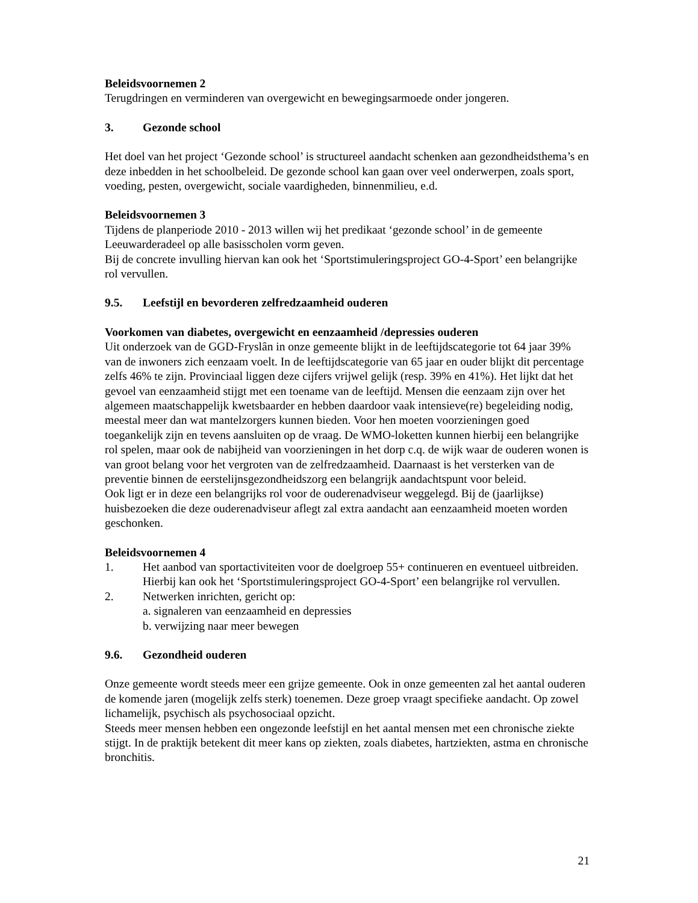Beleidsvoornemen 2
Terugdringen en verminderen van overgewicht en bewegingsarmoede onder jongeren.
3. Gezonde school
Het doel van het project ‘Gezonde school’ is structureel aandacht schenken aan gezondheidsthema’s en deze inbedden in het schoolbeleid. De gezonde school kan gaan over veel onderwerpen, zoals sport, voeding, pesten, overgewicht, sociale vaardigheden, binnenmilieu, e.d.
Beleidsvoornemen 3
Tijdens de planperiode 2010 - 2013 willen wij het predikaat ‘gezonde school’ in de gemeente Leeuwarderadeel op alle basisscholen vorm geven.
Bij de concrete invulling hiervan kan ook het ‘Sportstimuleringsproject GO-4-Sport’ een belangrijke rol vervullen.
9.5. Leefstijl en bevorderen zelfredzaamheid ouderen
Voorkomen van diabetes, overgewicht en eenzaamheid /depressies ouderen
Uit onderzoek van de GGD-Fryslân in onze gemeente blijkt in de leeftijdscategorie tot 64 jaar 39% van de inwoners zich eenzaam voelt. In de leeftijdscategorie van 65 jaar en ouder blijkt dit percentage zelfs 46% te zijn. Provinciaal liggen deze cijfers vrijwel gelijk (resp. 39% en 41%). Het lijkt dat het gevoel van eenzaamheid stijgt met een toename van de leeftijd. Mensen die eenzaam zijn over het algemeen maatschappelijk kwetsbaarder en hebben daardoor vaak intensieve(re) begeleiding nodig, meestal meer dan wat mantelzorgers kunnen bieden. Voor hen moeten voorzieningen goed toegankelijk zijn en tevens aansluiten op de vraag. De WMO-loketten kunnen hierbij een belangrijke rol spelen, maar ook de nabijheid van voorzieningen in het dorp c.q. de wijk waar de ouderen wonen is van groot belang voor het vergroten van de zelfredzaamheid. Daarnaast is het versterken van de preventie binnen de eerstelijnsgezondheidszorg een belangrijk aandachtspunt voor beleid.
Ook ligt er in deze een belangrijks rol voor de ouderenadviseur weggelegd. Bij de (jaarlijkse) huisbezoeken die deze ouderenadviseur aflegt zal extra aandacht aan eenzaamheid moeten worden geschonken.
Beleidsvoornemen 4
1. Het aanbod van sportactiviteiten voor de doelgroep 55+ continueren en eventueel uitbreiden. Hierbij kan ook het ‘Sportstimuleringsproject GO-4-Sport’ een belangrijke rol vervullen.
2. Netwerken inrichten, gericht op:
a. signaleren van eenzaamheid en depressies
b. verwijzing naar meer bewegen
9.6. Gezondheid ouderen
Onze gemeente wordt steeds meer een grijze gemeente. Ook in onze gemeenten zal het aantal ouderen de komende jaren (mogelijk zelfs sterk) toenemen. Deze groep vraagt specifieke aandacht. Op zowel lichamelijk, psychisch als psychosociaal opzicht.
Steeds meer mensen hebben een ongezonde leefstijl en het aantal mensen met een chronische ziekte stijgt. In de praktijk betekent dit meer kans op ziekten, zoals diabetes, hartziekten, astma en chronische bronchitis.
21